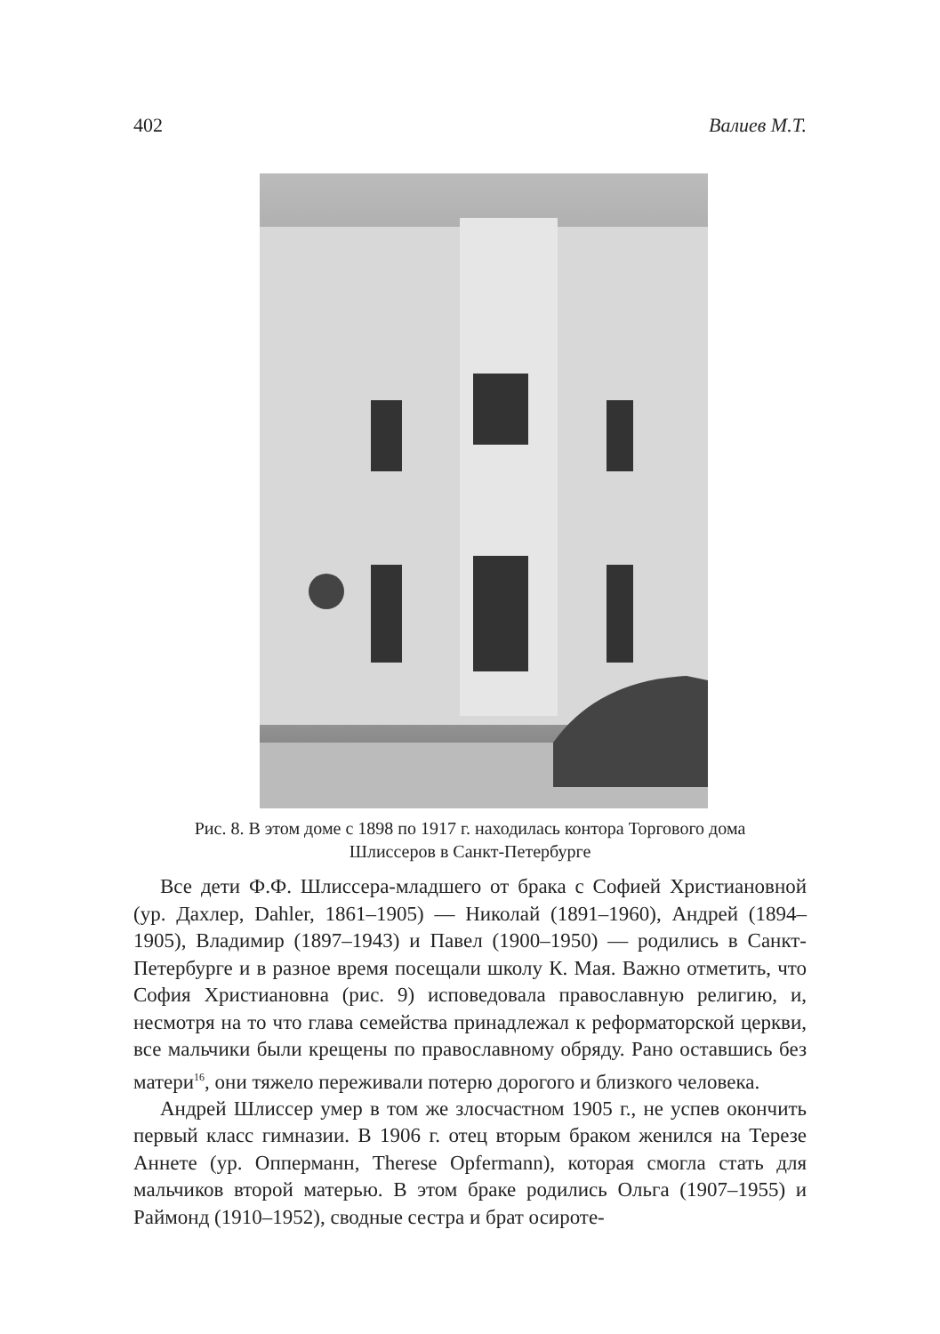402 Валиев М.Т.
Рис. 8. В этом доме с 1898 по 1917 г. находилась контора Торгового дома
Шлиссеров в Санкт-Петербурге
Все дети Ф.Ф. Шлиссера-младшего от брака с Софией Христиановной (ур. Дахлер, Dahler, 1861–1905) — Николай (1891–1960), Андрей (1894–1905), Владимир (1897–1943) и Павел (1900–1950) — родились в Санкт-Петербурге и в разное время посещали школу К. Мая. Важно отметить, что София Христиановна (рис. 9) исповедовала православную религию, и, несмотря на то что глава семейства принадлежал к реформаторской церкви, все мальчики были крещены по православному обряду. Рано оставшись без матери<sup>16</sup>, они тяжело переживали потерю дорогого и близкого человека.
Андрей Шлиссер умер в том же злосчастном 1905 г., не успев окончить первый класс гимназии. В 1906 г. отец вторым браком женился на Терезе Аннете (ур. Опперманн, Therese Opfermann), которая смогла стать для мальчиков второй матерью. В этом браке родились Ольга (1907–1955) и Раймонд (1910–1952), сводные сестра и брат осироте-